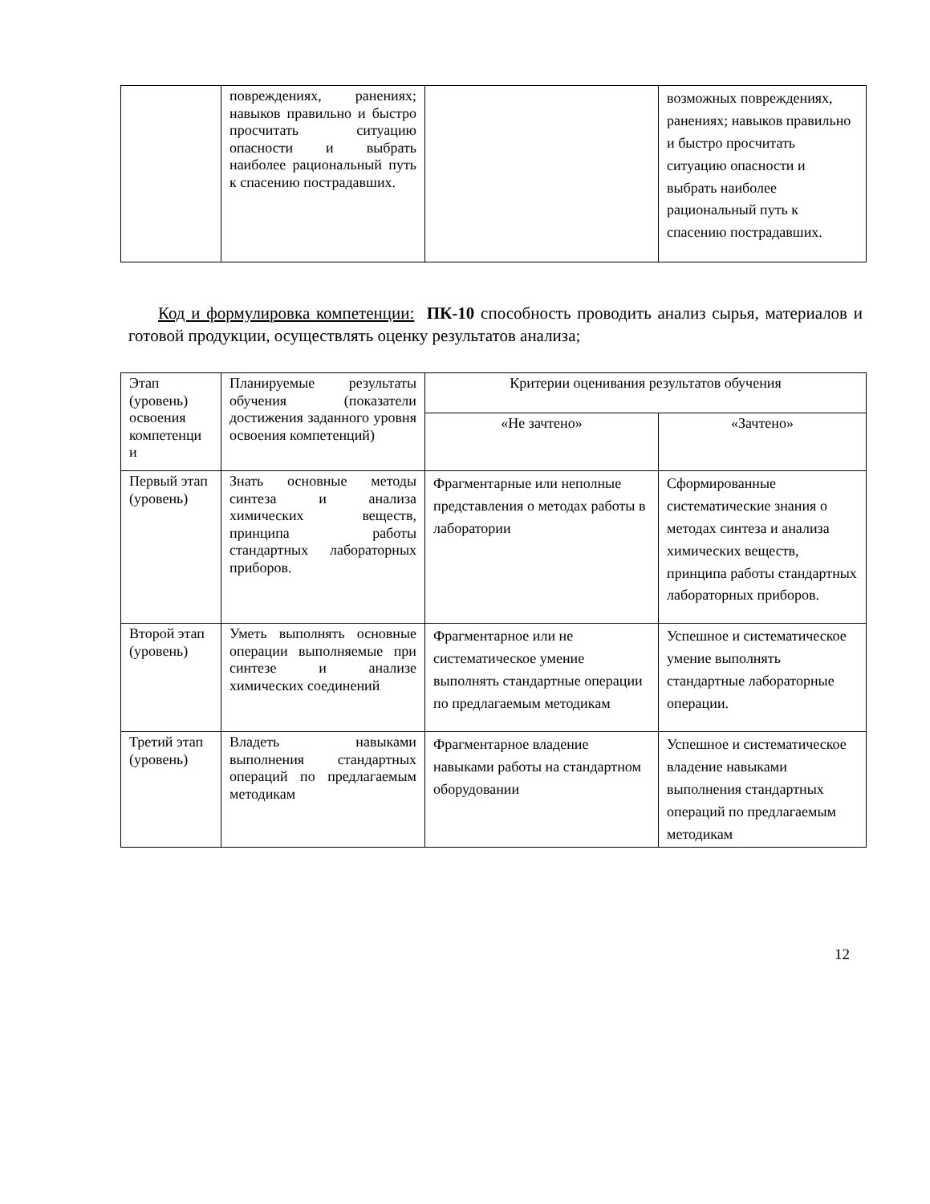| | повреждениях, ранениях; навыков правильно и быстро просчитать ситуацию опасности и выбрать наиболее рациональный путь к спасению пострадавших. | | возможных повреждениях, ранениях; навыков правильно и быстро просчитать ситуацию опасности и выбрать наиболее рациональный путь к спасению пострадавших. |
Код и формулировка компетенции: ПК-10 способность проводить анализ сырья, материалов и готовой продукции, осуществлять оценку результатов анализа;
| Этап (уровень) освоения компетенци и | Планируемые результаты обучения (показатели достижения заданного уровня освоения компетенций) | Критерии оценивания результатов обучения | |
| --- | --- | --- | --- |
| | | «Не зачтено» | «Зачтено» |
| Первый этап (уровень) | Знать основные методы синтеза и анализа химических веществ, принципа работы стандартных лабораторных приборов. | Фрагментарные или неполные представления о методах работы в лаборатории | Сформированные систематические знания о методах синтеза и анализа химических веществ, принципа работы стандартных лабораторных приборов. |
| Второй этап (уровень) | Уметь выполнять основные операции выполняемые при синтезе и анализе химических соединений | Фрагментарное или не систематическое умение выполнять стандартные операции по предлагаемым методикам | Успешное и систематическое умение выполнять стандартные лабораторные операции. |
| Третий этап (уровень) | Владеть навыками выполнения стандартных операций по предлагаемым методикам | Фрагментарное владение навыками работы на стандартном оборудовании | Успешное и систематическое владение навыками выполнения стандартных операций по предлагаемым методикам |
12